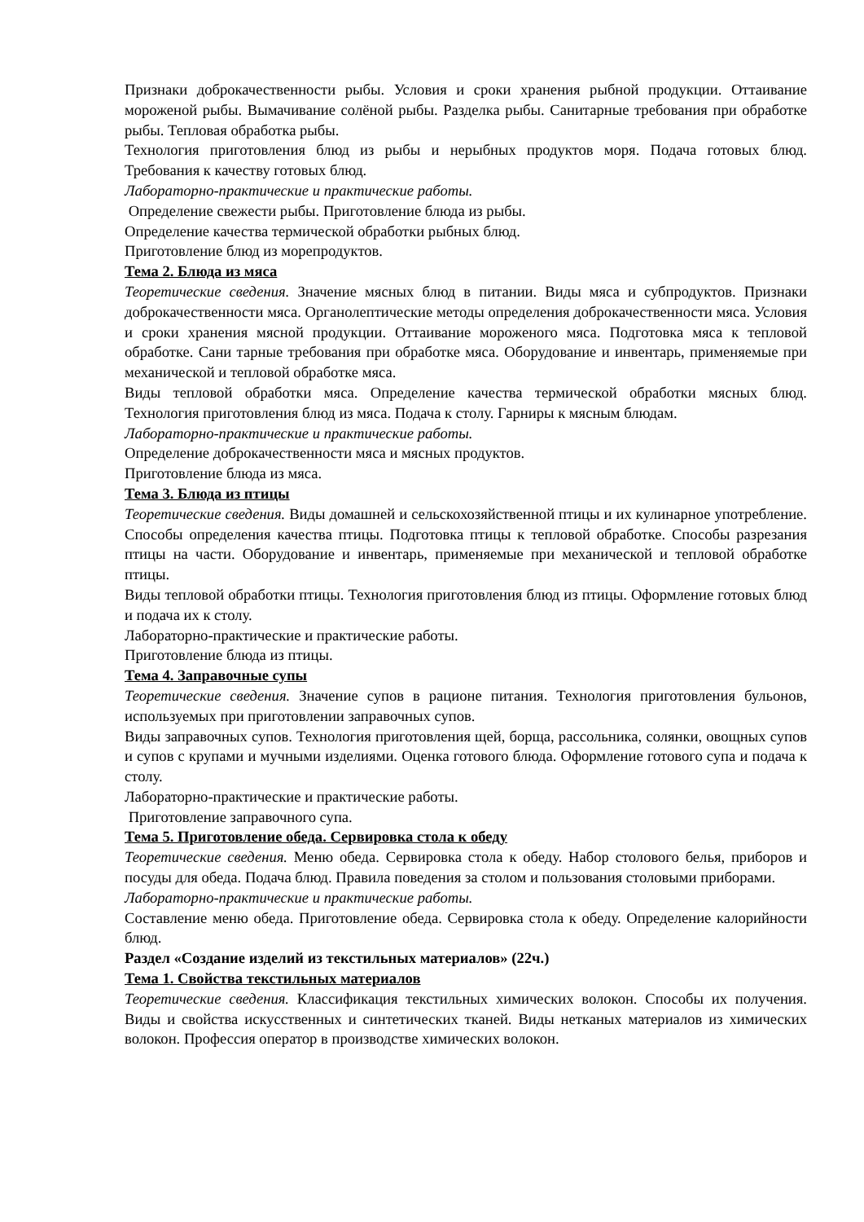Признаки доброкачественности рыбы. Условия и сроки хранения рыбной продукции. Оттаивание мороженой рыбы. Вымачивание солёной рыбы. Разделка рыбы. Санитарные требования при обработке рыбы. Тепловая обработка рыбы.
Технология приготовления блюд из рыбы и нерыбных продуктов моря. Подача готовых блюд. Требования к качеству готовых блюд.
Лабораторно-практические и практические работы.
Определение свежести рыбы. Приготовление блюда из рыбы.
Определение качества термической обработки рыбных блюд.
Приготовление блюд из морепродуктов.
Тема 2. Блюда из мяса
Теоретические сведения. Значение мясных блюд в питании. Виды мяса и субпродуктов. Признаки доброкачественности мяса. Органолептические методы определения доброкачественности мяса. Условия и сроки хранения мясной продукции. Оттаивание мороженого мяса. Подготовка мяса к тепловой обработке. Сани тарные требования при обработке мяса. Оборудование и инвентарь, применяемые при механической и тепловой обработке мяса.
Виды тепловой обработки мяса. Определение качества термической обработки мясных блюд. Технология приготовления блюд из мяса. Подача к столу. Гарниры к мясным блюдам.
Лабораторно-практические и практические работы.
Определение доброкачественности мяса и мясных продуктов.
Приготовление блюда из мяса.
Тема 3. Блюда из птицы
Теоретические сведения. Виды домашней и сельскохозяйственной птицы и их кулинарное употребление. Способы определения качества птицы. Подготовка птицы к тепловой обработке. Способы разрезания птицы на части. Оборудование и инвентарь, применяемые при механической и тепловой обработке птицы.
Виды тепловой обработки птицы. Технология приготовления блюд из птицы. Оформление готовых блюд и подача их к столу.
Лабораторно-практические и практические работы.
Приготовление блюда из птицы.
Тема 4. Заправочные супы
Теоретические сведения. Значение супов в рационе питания. Технология приготовления бульонов, используемых при приготовлении заправочных супов.
Виды заправочных супов. Технология приготовления щей, борща, рассольника, солянки, овощных супов и супов с крупами и мучными изделиями. Оценка готового блюда. Оформление готового супа и подача к столу.
Лабораторно-практические и практические работы.
Приготовление заправочного супа.
Тема 5. Приготовление обеда. Сервировка стола к обеду
Теоретические сведения. Меню обеда. Сервировка стола к обеду. Набор столового белья, приборов и посуды для обеда. Подача блюд. Правила поведения за столом и пользования столовыми приборами.
Лабораторно-практические и практические работы.
Составление меню обеда. Приготовление обеда. Сервировка стола к обеду. Определение калорийности блюд.
Раздел «Создание изделий из текстильных материалов» (22ч.)
Тема 1. Свойства текстильных материалов
Теоретические сведения. Классификация текстильных химических волокон. Способы их получения. Виды и свойства искусственных и синтетических тканей. Виды нетканых материалов из химических волокон. Профессия оператор в производстве химических волокон.